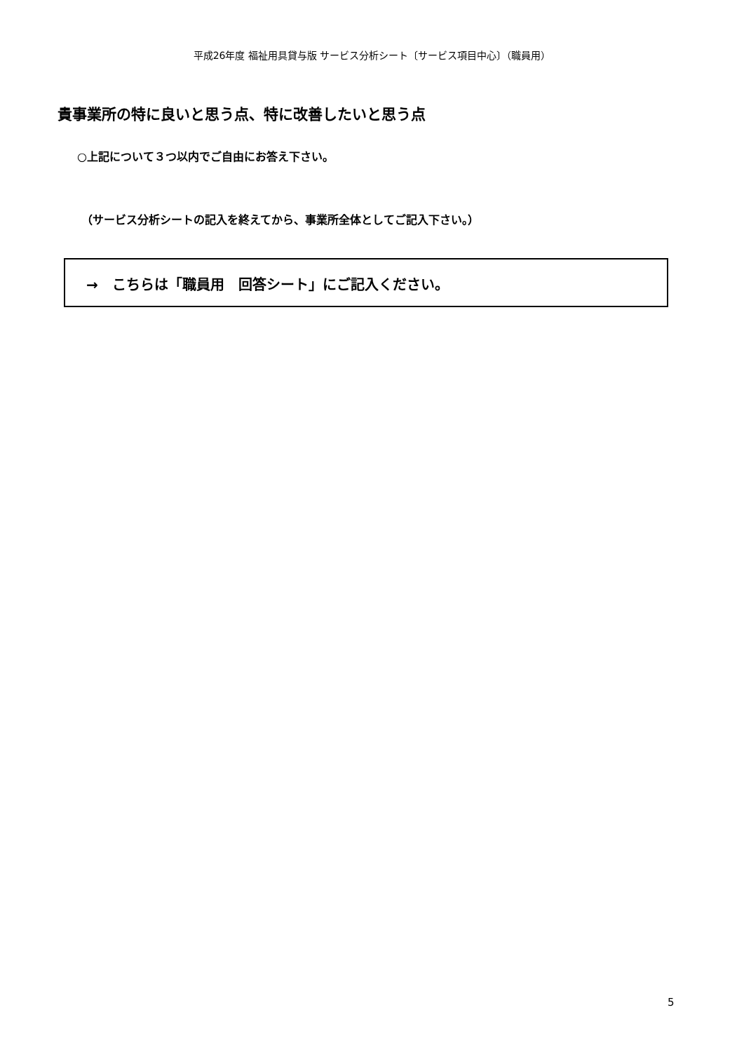平成26年度 福祉用具貸与版 サービス分析シート〔サービス項目中心〕（職員用）
貴事業所の特に良いと思う点、特に改善したいと思う点
○上記について３つ以内でご自由にお答え下さい。
（サービス分析シートの記入を終えてから、事業所全体としてご記入下さい。）
→　こちらは「職員用　回答シート」にご記入ください。
5